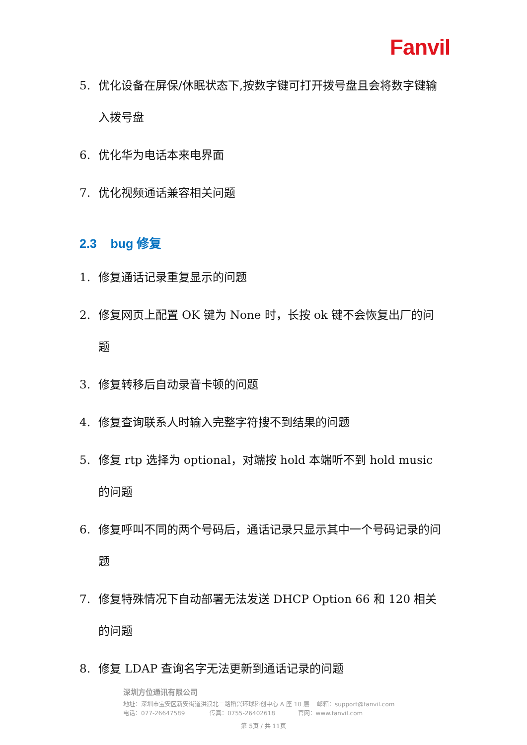Fanvil
5. 优化设备在屏保/休眠状态下,按数字键可打开拨号盘且会将数字键输入拨号盘
6. 优化华为电话本来电界面
7. 优化视频通话兼容相关问题
2.3 bug 修复
1. 修复通话记录重复显示的问题
2. 修复网页上配置 OK 键为 None 时，长按 ok 键不会恢复出厂的问题
3. 修复转移后自动录音卡顿的问题
4. 修复查询联系人时输入完整字符搜不到结果的问题
5. 修复 rtp 选择为 optional，对端按 hold 本端听不到 hold music 的问题
6. 修复呼叫不同的两个号码后，通话记录只显示其中一个号码记录的问题
7. 修复特殊情况下自动部署无法发送 DHCP Option 66 和 120 相关的问题
8. 修复 LDAP 查询名字无法更新到通话记录的问题
深圳方位通讯有限公司
地址：深圳市宝安区新安街道洪浪北二路稻兴环球科创中心 A 座 10 层 邮箱：support@fanvil.com
电话：077-26647589 传真：0755-26402618 官网：www.fanvil.com
第 5页 / 共 11页